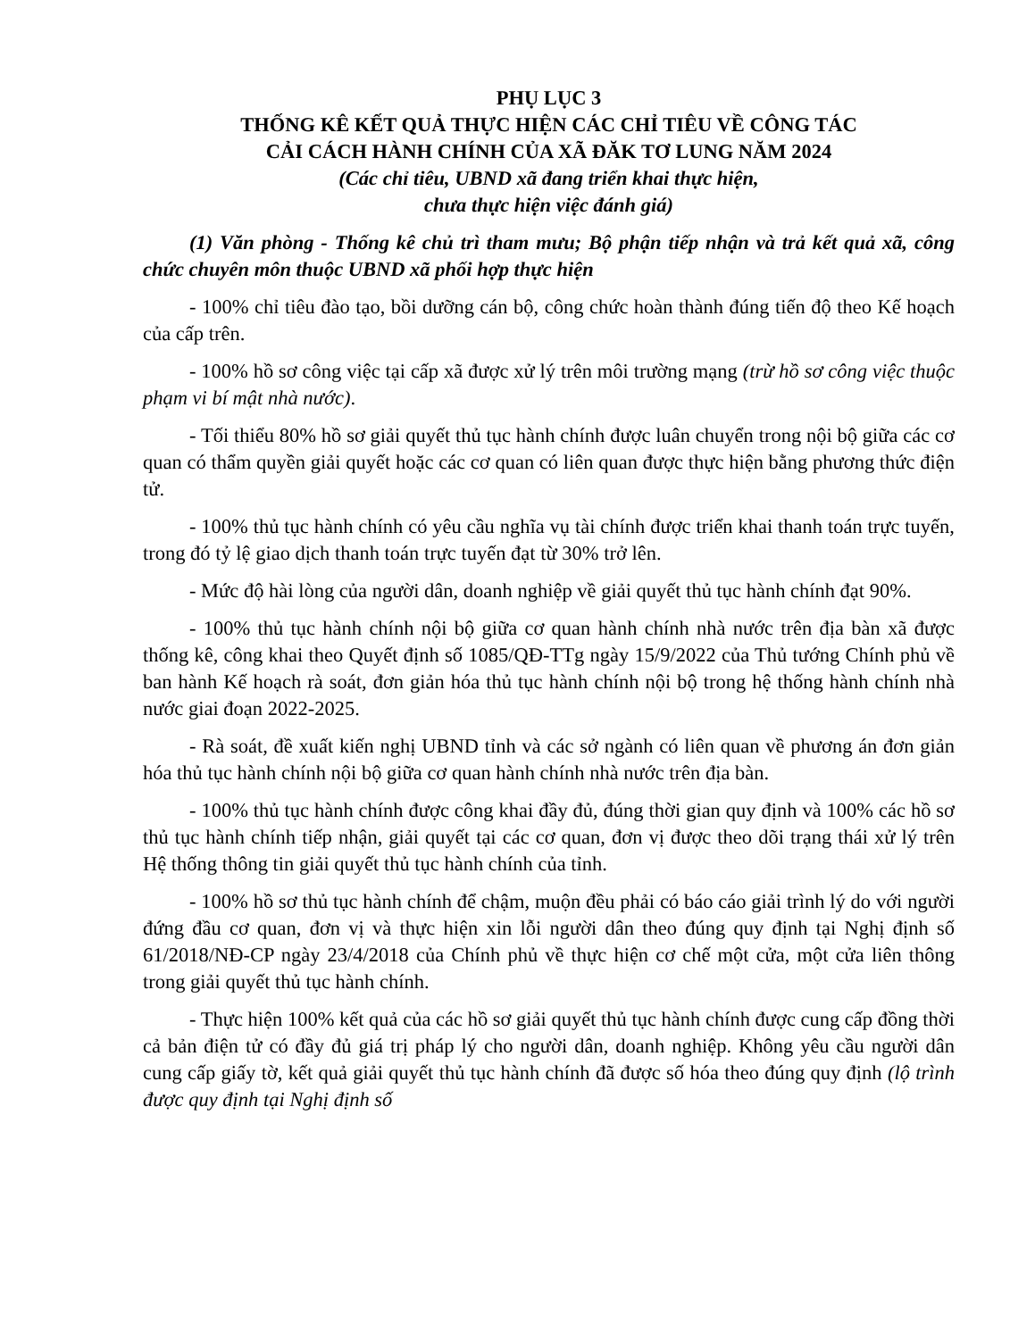PHỤ LỤC 3
THỐNG KÊ KẾT QUẢ THỰC HIỆN CÁC CHỈ TIÊU VỀ CÔNG TÁC
CẢI CÁCH HÀNH CHÍNH CỦA XÃ ĐĂK TƠ LUNG NĂM 2024
(Các chỉ tiêu, UBND xã đang triển khai thực hiện,
chưa thực hiện việc đánh giá)
(1) Văn phòng - Thống kê chủ trì tham mưu; Bộ phận tiếp nhận và trả kết quả xã, công chức chuyên môn thuộc UBND xã phối hợp thực hiện
- 100% chỉ tiêu đào tạo, bồi dưỡng cán bộ, công chức hoàn thành đúng tiến độ theo Kế hoạch của cấp trên.
- 100% hồ sơ công việc tại cấp xã được xử lý trên môi trường mạng (trừ hồ sơ công việc thuộc phạm vi bí mật nhà nước).
- Tối thiểu 80% hồ sơ giải quyết thủ tục hành chính được luân chuyển trong nội bộ giữa các cơ quan có thẩm quyền giải quyết hoặc các cơ quan có liên quan được thực hiện bằng phương thức điện tử.
- 100% thủ tục hành chính có yêu cầu nghĩa vụ tài chính được triển khai thanh toán trực tuyến, trong đó tỷ lệ giao dịch thanh toán trực tuyến đạt từ 30% trở lên.
- Mức độ hài lòng của người dân, doanh nghiệp về giải quyết thủ tục hành chính đạt 90%.
- 100% thủ tục hành chính nội bộ giữa cơ quan hành chính nhà nước trên địa bàn xã được thống kê, công khai theo Quyết định số 1085/QĐ-TTg ngày 15/9/2022 của Thủ tướng Chính phủ về ban hành Kế hoạch rà soát, đơn giản hóa thủ tục hành chính nội bộ trong hệ thống hành chính nhà nước giai đoạn 2022-2025.
- Rà soát, đề xuất kiến nghị UBND tỉnh và các sở ngành có liên quan về phương án đơn giản hóa thủ tục hành chính nội bộ giữa cơ quan hành chính nhà nước trên địa bàn.
- 100% thủ tục hành chính được công khai đầy đủ, đúng thời gian quy định và 100% các hồ sơ thủ tục hành chính tiếp nhận, giải quyết tại các cơ quan, đơn vị được theo dõi trạng thái xử lý trên Hệ thống thông tin giải quyết thủ tục hành chính của tỉnh.
- 100% hồ sơ thủ tục hành chính để chậm, muộn đều phải có báo cáo giải trình lý do với người đứng đầu cơ quan, đơn vị và thực hiện xin lỗi người dân theo đúng quy định tại Nghị định số 61/2018/NĐ-CP ngày 23/4/2018 của Chính phủ về thực hiện cơ chế một cửa, một cửa liên thông trong giải quyết thủ tục hành chính.
- Thực hiện 100% kết quả của các hồ sơ giải quyết thủ tục hành chính được cung cấp đồng thời cả bản điện tử có đầy đủ giá trị pháp lý cho người dân, doanh nghiệp. Không yêu cầu người dân cung cấp giấy tờ, kết quả giải quyết thủ tục hành chính đã được số hóa theo đúng quy định (lộ trình được quy định tại Nghị định số